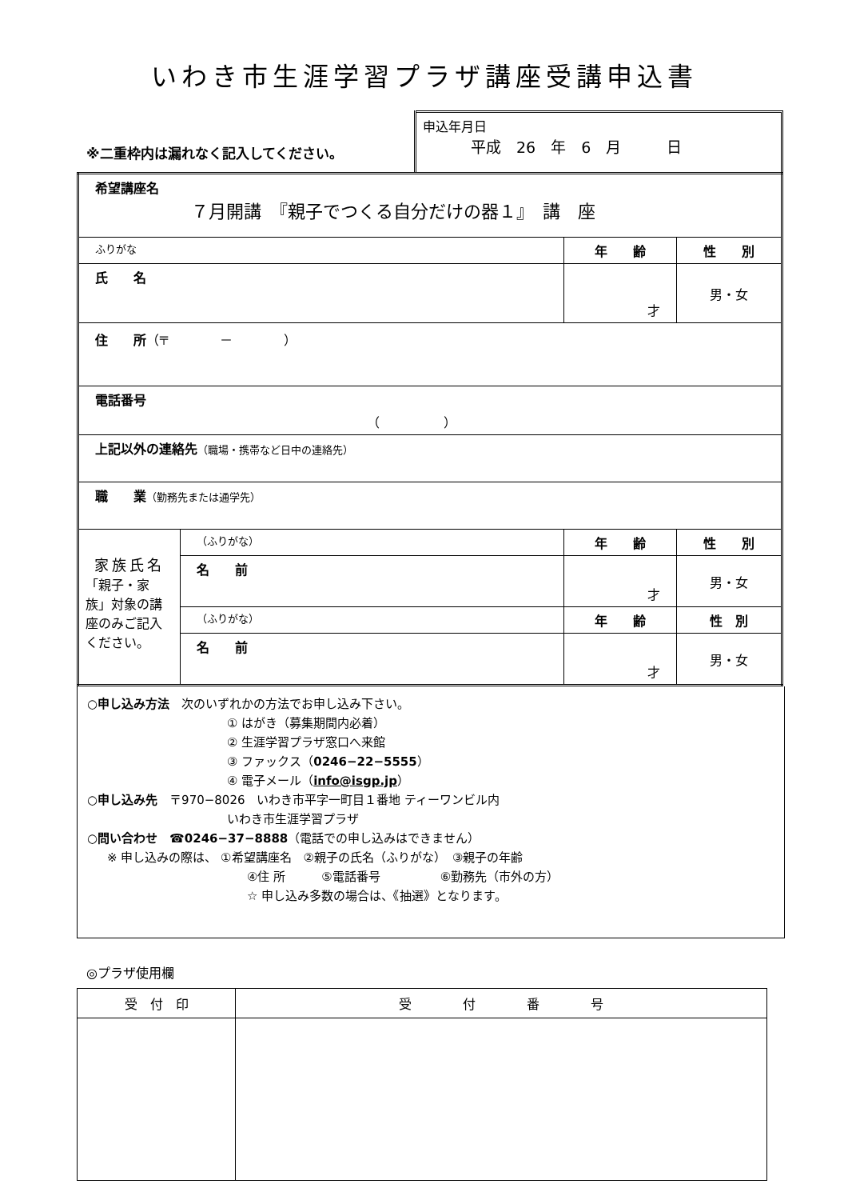いわき市生涯学習プラザ講座受講申込書
※二重枠内は漏れなく記入してください。
申込年月日
平成　26　年　6　月　　　日
| 希望講座名 ７月開講 『親子でつくる自分だけの器１』 講 座 | | | |
| ふりがな | | 年 齢 | 性 別 |
| 氏 名 | | 才 | 男・女 |
| 住 所 （〒 － ） | | | |
| 電話番号 （ ） | | | |
| 上記以外の連絡先 （職場・携帯など日中の連絡先） | | | |
| 職 業 （勤務先または通学先） | | | |
| 家族氏名 「親子・家族」対象の講座のみご記入ください。 | （ふりがな） | 年 齢 | 性 別 |
| | 名 前 | 才 | 男・女 |
| | （ふりがな） | 年 齢 | 性 別 |
| | 名 前 | 才 | 男・女 |
○申し込み方法　次のいずれかの方法でお申し込み下さい。
① はがき（募集期間内必着）
② 生涯学習プラザ窓口へ来館
③ ファックス（0246−22−5555）
④ 電子メール（info@isgp.jp）
○申し込み先　〒970−8026　いわき市平字一町目１番地 ティーワンビル内
いわき市生涯学習プラザ
○問い合わせ　☎0246−37−8888（電話での申し込みはできません）
※ 申し込みの際は、 ①希望講座名　②親子の氏名（ふりがな）　③親子の年齢
④住 所　　　⑤電話番号　　　　　⑥勤務先（市外の方）
☆ 申し込み多数の場合は、《抽選》となります。
◎プラザ使用欄
| 受 付 印 | 受 付 番 号 |